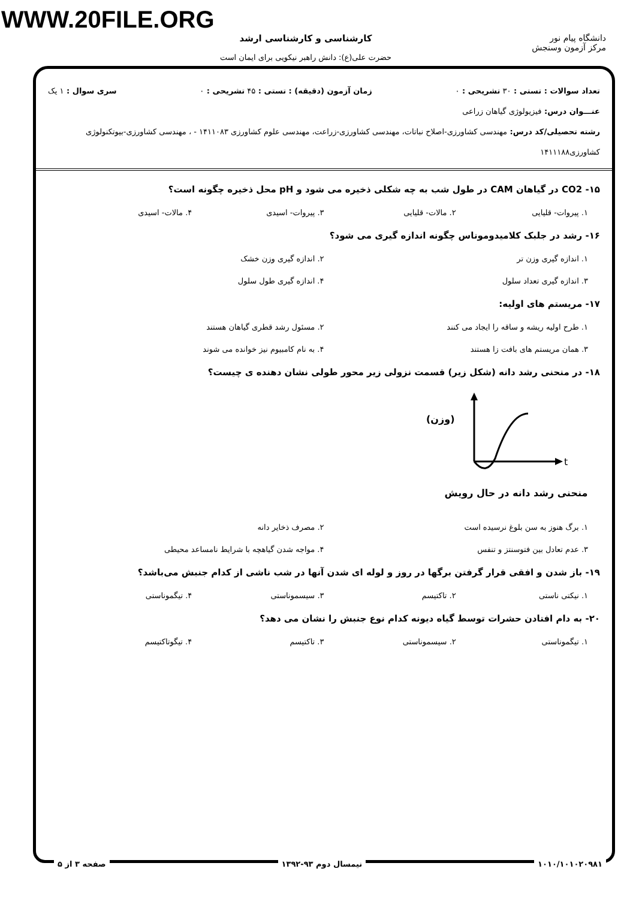WWW.20FILE.ORG
کارشناسی و کارشناسی ارشد
حضرت علی(ع): دانش راهبر نیکویی برای ایمان است
دانشگاه پیام نور
مرکز آزمون وسنجش
تعداد سوالات : تستی : ۳۰ تشریحی : ۰ زمان آزمون (دقیقه) : تستی : ۴۵ تشریحی : ۰ سری سوال : ۱ یک
عنـــوان درس: فیزیولوژی گیاهان زراعی
رشته تحصیلی/کد درس: مهندسی کشاورزی-اصلاح نباتات، مهندسی کشاورزی-زراعت، مهندسی علوم کشاورزی ۱۴۱۱۰۸۳ - ، مهندسی کشاورزی-بیوتکنولوژی کشاورزی۱۴۱۱۱۸۸
۱۵- CO2 در گیاهان CAM در طول شب به چه شکلی ذخیره می شود و pH محل ذخیره چگونه است؟
۱. پیروات- قلیایی ۲. مالات- قلیایی ۳. پیروات- اسیدی ۴. مالات- اسیدی
۱۶- رشد در جلبک کلامیدوموناس چگونه اندازه گیری می شود؟
۱. اندازه گیری وزن تر ۲. اندازه گیری وزن خشک ۳. اندازه گیری تعداد سلول ۴. اندازه گیری طول سلول
۱۷- مریستم های اولیه:
۱. طرح اولیه ریشه و ساقه را ایجاد می کنند ۲. مسئول رشد قطری گیاهان هستند ۳. همان مریستم های بافت زا هستند ۴. به نام کامبیوم نیز خوانده می شوند
۱۸- در منحنی رشد دانه (شکل زیر) قسمت نزولی زیر محور طولی نشان دهنده ی چیست؟
(وزن)
t
منحنی رشد دانه در حال رویش
۱. برگ هنوز به سن بلوغ نرسیده است ۲. مصرف ذخایر دانه ۳. عدم تعادل بین فتوسنتز و تنفس ۴. مواجه شدن گیاهچه با شرایط نامساعد محیطی
۱۹- باز شدن و افقی قرار گرفتن برگها در روز و لوله ای شدن آنها در شب ناشی از کدام جنبش می‌باشد؟
۱. نیکتی ناستی ۲. تاکتیسم ۳. سیسموناستی ۴. تیگموناستی
۲۰- به دام افتادن حشرات توسط گیاه دیونه کدام نوع جنبش را نشان می دهد؟
۱. تیگموناستی ۲. سیسموناستی ۳. تاکتیسم ۴. تیگوتاکتیسم
۱۰۱۰/۱۰۱۰۲۰۹۸۱ نیمسال دوم ۹۳-۱۳۹۲ صفحه ۳ از ۵